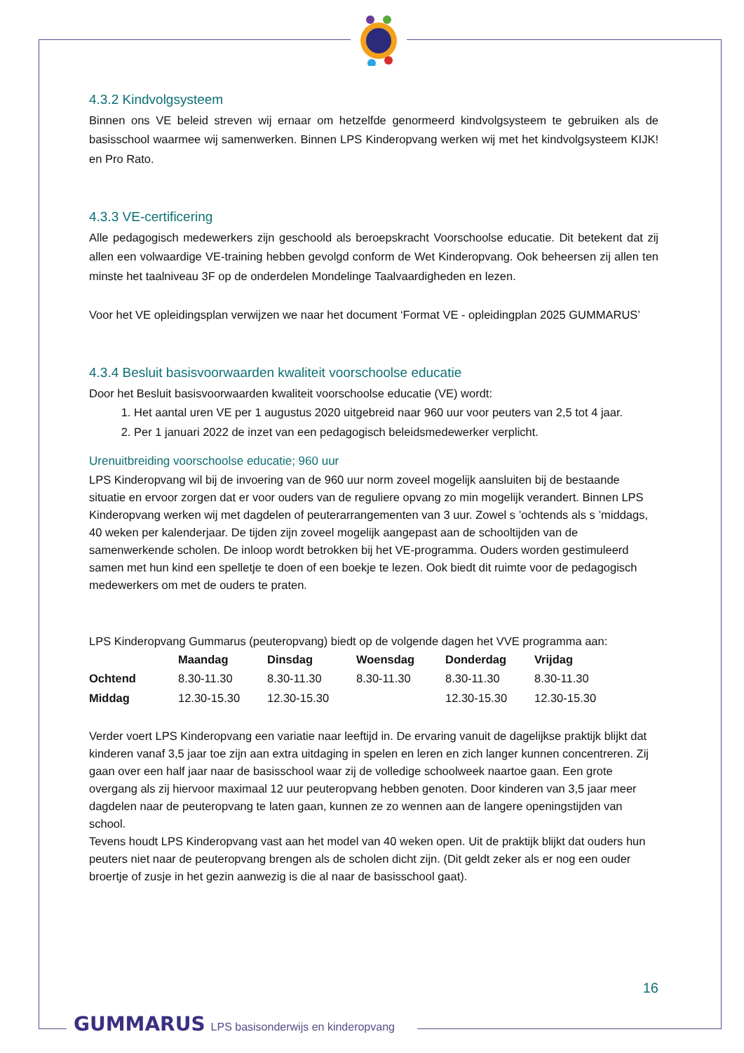4.3.2 Kindvolgsysteem
Binnen ons VE beleid streven wij ernaar om hetzelfde genormeerd kindvolgsysteem te gebruiken als de basisschool waarmee wij samenwerken. Binnen LPS Kinderopvang werken wij met het kindvolgsysteem KIJK! en Pro Rato.
4.3.3 VE-certificering
Alle pedagogisch medewerkers zijn geschoold als beroepskracht Voorschoolse educatie. Dit betekent dat zij allen een volwaardige VE-training hebben gevolgd conform de Wet Kinderopvang. Ook beheersen zij allen ten minste het taalniveau 3F op de onderdelen Mondelinge Taalvaardigheden en lezen.
Voor het VE opleidingsplan verwijzen we naar het document ‘Format VE - opleidingplan 2025 GUMMARUS’
4.3.4 Besluit basisvoorwaarden kwaliteit voorschoolse educatie
Door het Besluit basisvoorwaarden kwaliteit voorschoolse educatie (VE) wordt:
1. Het aantal uren VE per 1 augustus 2020 uitgebreid naar 960 uur voor peuters van 2,5 tot 4 jaar.
2. Per 1 januari 2022 de inzet van een pedagogisch beleidsmedewerker verplicht.
Urenuitbreiding voorschoolse educatie; 960 uur
LPS Kinderopvang wil bij de invoering van de 960 uur norm zoveel mogelijk aansluiten bij de bestaande situatie en ervoor zorgen dat er voor ouders van de reguliere opvang zo min mogelijk verandert. Binnen LPS Kinderopvang werken wij met dagdelen of peuterarrangementen van 3 uur. Zowel s ’ochtends als s ’middags, 40 weken per kalenderjaar. De tijden zijn zoveel mogelijk aangepast aan de schooltijden van de samenwerkende scholen. De inloop wordt betrokken bij het VE-programma. Ouders worden gestimuleerd samen met hun kind een spelletje te doen of een boekje te lezen. Ook biedt dit ruimte voor de pedagogisch medewerkers om met de ouders te praten.
LPS Kinderopvang Gummarus (peuteropvang) biedt op de volgende dagen het VVE programma aan:
| | Maandag | Dinsdag | Woensdag | Donderdag | Vrijdag |
| --- | --- | --- | --- | --- | --- |
| Ochtend | 8.30-11.30 | 8.30-11.30 | 8.30-11.30 | 8.30-11.30 | 8.30-11.30 |
| Middag | 12.30-15.30 | 12.30-15.30 | | 12.30-15.30 | 12.30-15.30 |
Verder voert LPS Kinderopvang een variatie naar leeftijd in. De ervaring vanuit de dagelijkse praktijk blijkt dat kinderen vanaf 3,5 jaar toe zijn aan extra uitdaging in spelen en leren en zich langer kunnen concentreren. Zij gaan over een half jaar naar de basisschool waar zij de volledige schoolweek naartoe gaan. Een grote overgang als zij hiervoor maximaal 12 uur peuteropvang hebben genoten. Door kinderen van 3,5 jaar meer dagdelen naar de peuteropvang te laten gaan, kunnen ze zo wennen aan de langere openingstijden van school.
Tevens houdt LPS Kinderopvang vast aan het model van 40 weken open. Uit de praktijk blijkt dat ouders hun peuters niet naar de peuteropvang brengen als de scholen dicht zijn. (Dit geldt zeker als er nog een ouder broertje of zusje in het gezin aanwezig is die al naar de basisschool gaat).
16
GUMMARUS LPS basisonderwijs en kinderopvang